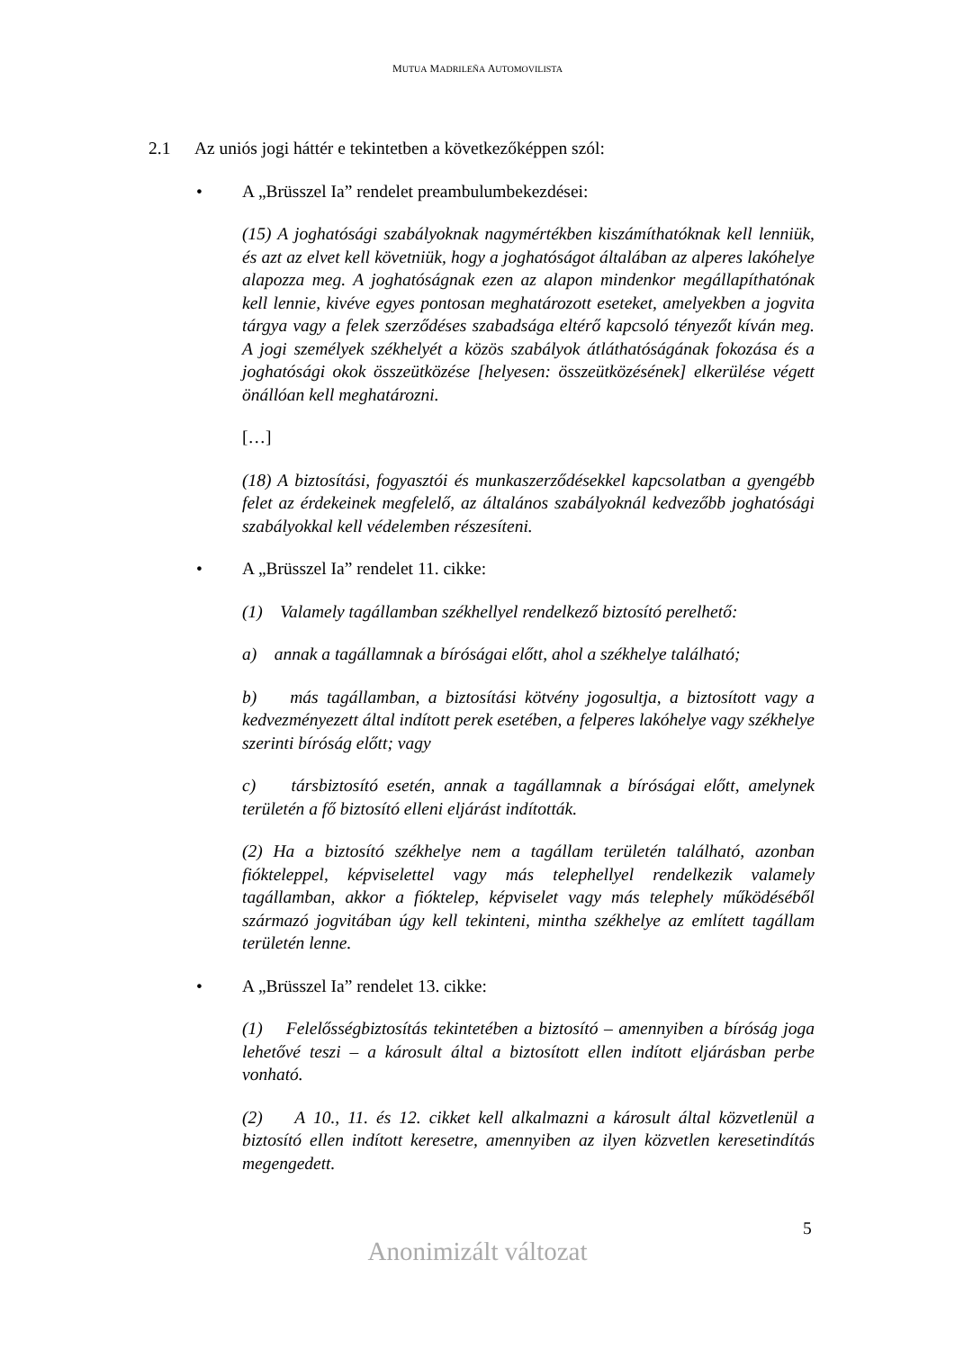MUTUA MADRILEÑA AUTOMOVILISTA
2.1 Az uniós jogi háttér e tekintetben a következőképpen szól:
• A „Brüsszel Ia” rendelet preambulumbekezdései:
(15) A joghatósági szabályoknak nagymértékben kiszámíthatóknak kell lenniük, és azt az elvet kell követniük, hogy a joghatóságot általában az alperes lakóhelye alapozza meg. A joghatóságnak ezen az alapon mindenkor megállapíthatónak kell lennie, kivéve egyes pontosan meghatározott eseteket, amelyekben a jogvita tárgya vagy a felek szerződéses szabadsága eltérő kapcsoló tényezőt kíván meg. A jogi személyek székhelyét a közös szabályok átláthatóságának fokozása és a joghatósági okok összeütközése [helyesen: összeütközésének] elkerülése végett önállóan kell meghatározni.
[…]
(18) A biztosítási, fogyasztói és munkaszerződésekkel kapcsolatban a gyengébb felet az érdekeinek megfelelő, az általános szabályoknál kedvezőbb joghatósági szabályokkal kell védelemben részesíteni.
• A „Brüsszel Ia” rendelet 11. cikke:
(1) Valamely tagállamban székhellyel rendelkező biztosító perelhető:
a) annak a tagállamnak a bíróságai előtt, ahol a székhelye található;
b) más tagállamban, a biztosítási kötvény jogosultja, a biztosított vagy a kedvezményezett által indított perek esetében, a felperes lakóhelye vagy székhelye szerinti bíróság előtt; vagy
c) társbiztosító esetén, annak a tagállamnak a bíróságai előtt, amelynek területén a fő biztosító elleni eljárást indították.
(2) Ha a biztosító székhelye nem a tagállam területén található, azonban fióktelеppel, képviselettel vagy más telephellyel rendelkezik valamely tagállamban, akkor a fióktelep, képviselet vagy más telephely működéséből származó jogvitában úgy kell tekinteni, mintha székhelye az említett tagállam területén lenne.
• A „Brüsszel Ia” rendelet 13. cikke:
(1) Felelősségbiztosítás tekintetében a biztosító – amennyiben a bíróság joga lehetővé teszi – a károsult által a biztosított ellen indított eljárásban perbe vonható.
(2) A 10., 11. és 12. cikket kell alkalmazni a károsult által közvetlenül a biztosító ellen indított keresetre, amennyiben az ilyen közvetlen keresetindítás megengedett.
5
Anonimizált változat